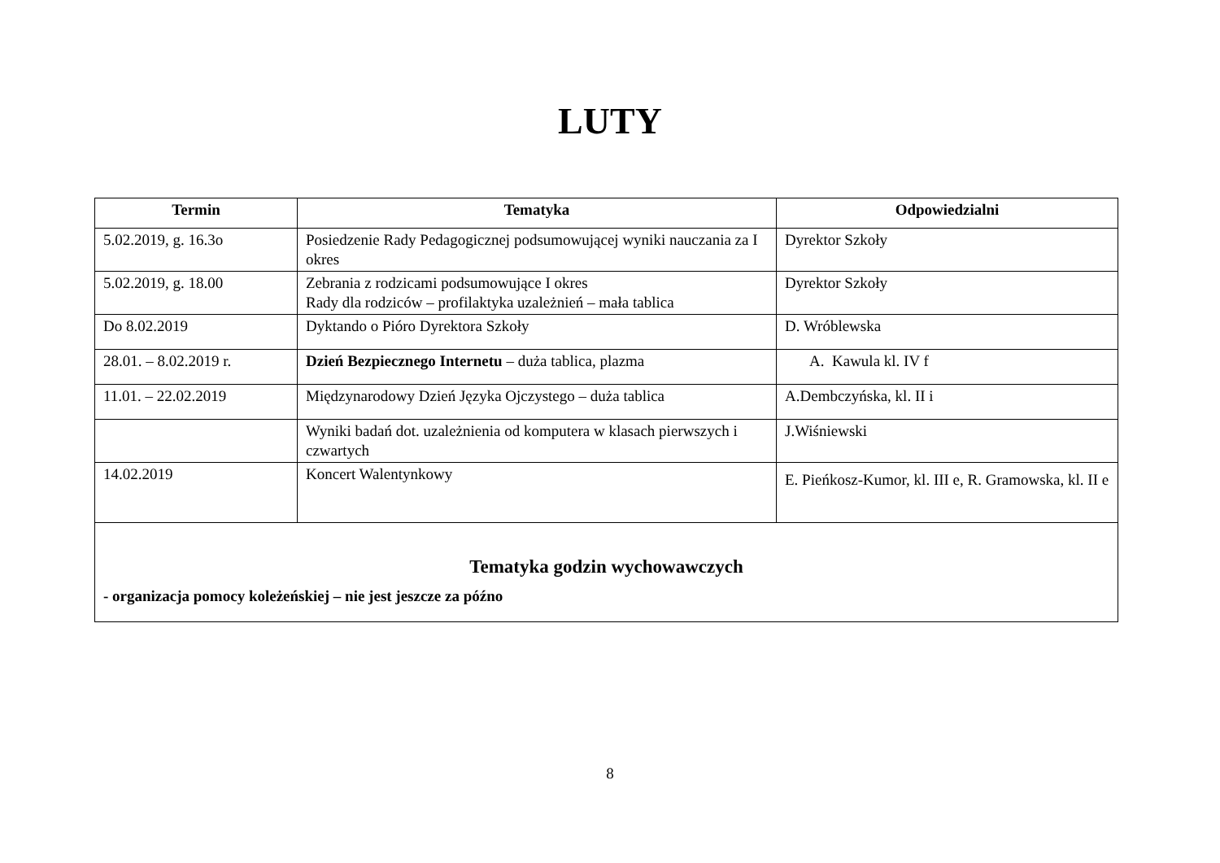LUTY
| Termin | Tematyka | Odpowiedzialni |
| --- | --- | --- |
| 5.02.2019, g. 16.3o | Posiedzenie Rady Pedagogicznej podsumowującej wyniki nauczania za I okres | Dyrektor Szkoły |
| 5.02.2019, g. 18.00 | Zebrania z rodzicami podsumowujące I okres Rady dla rodziców – profilaktyka uzależnień – mała tablica | Dyrektor Szkoły |
| Do 8.02.2019 | Dyktando o Pióro Dyrektora Szkoły | D. Wróblewska |
| 28.01. – 8.02.2019 r. | Dzień Bezpiecznego Internetu – duża tablica, plazma | A. Kawula kl. IV f |
| 11.01. – 22.02.2019 | Międzynarodowy Dzień Języka Ojczystego – duża tablica | A.Dembczyńska, kl. II i |
| | Wyniki badań dot. uzależnienia od komputera w klasach pierwszych i czwartych | J.Wiśniewski |
| 14.02.2019 | Koncert Walentynkowy | E. Pieńkosz-Kumor, kl. III e, R. Gramowska, kl. II e |
| Tematyka godzin wychowawczych - organizacja pomocy koleżeńskiej – nie jest jeszcze za późno | | |
8